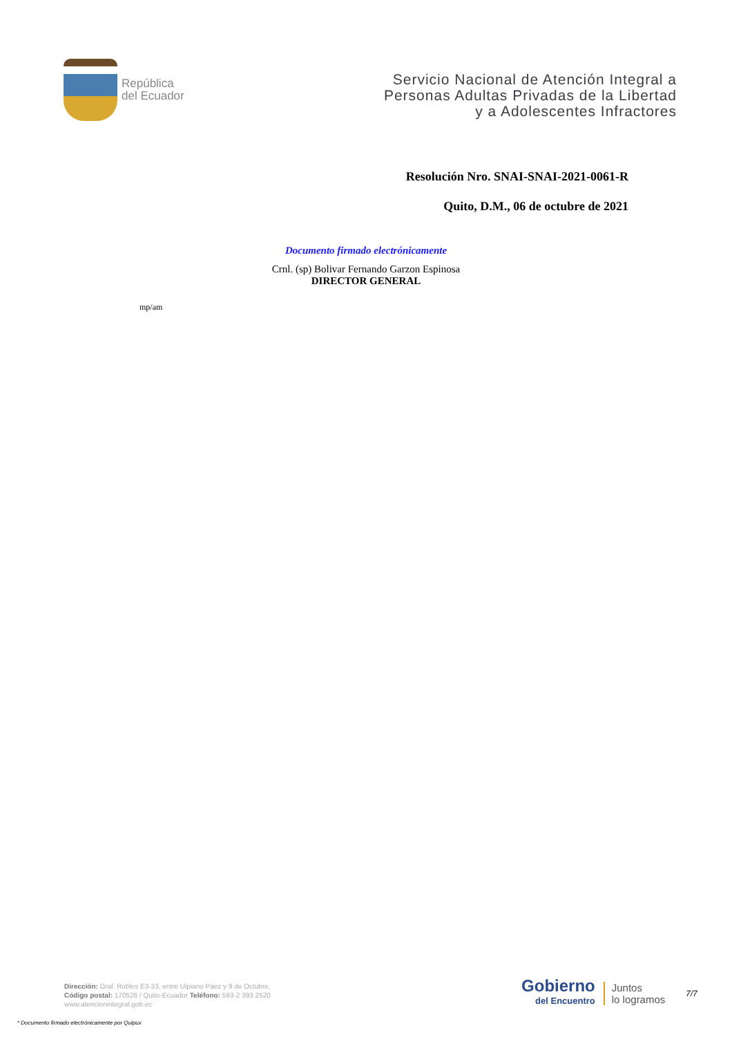República
del Ecuador
Servicio Nacional de Atención Integral a
Personas Adultas Privadas de la Libertad
y a Adolescentes Infractores
Resolución Nro. SNAI-SNAI-2021-0061-R
Quito, D.M., 06 de octubre de 2021
Documento firmado electrónicamente
Crnl. (sp) Bolivar Fernando Garzon Espinosa
DIRECTOR GENERAL
mp/am
Dirección: Gral. Robles E3-33, entre Ulpiano Páez y 9 de Octubre.
Código postal: 170526 / Quito-Ecuador Teléfono: 593-2 393 2520
www.atencionintegral.gob.ec
Gobierno
del Encuentro
Juntos
lo logramos
7/7
* Documento firmado electrónicamente por Quipux